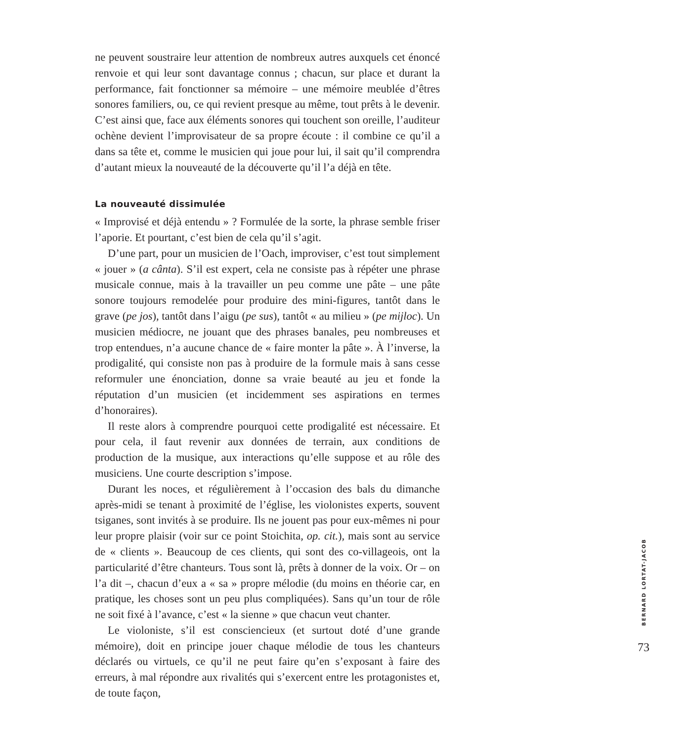ne peuvent soustraire leur attention de nombreux autres auxquels cet énoncé renvoie et qui leur sont davantage connus ; chacun, sur place et durant la performance, fait fonctionner sa mémoire – une mémoire meublée d’êtres sonores familiers, ou, ce qui revient presque au même, tout prêts à le devenir. C’est ainsi que, face aux éléments sonores qui touchent son oreille, l’auditeur ochène devient l’improvisateur de sa propre écoute : il combine ce qu’il a dans sa tête et, comme le musicien qui joue pour lui, il sait qu’il comprendra d’autant mieux la nouveauté de la découverte qu’il l’a déjà en tête.
La nouveauté dissimulée
« Improvisé et déjà entendu » ? Formulée de la sorte, la phrase semble friser l’aporie. Et pourtant, c’est bien de cela qu’il s’agit.
D’une part, pour un musicien de l’Oach, improviser, c’est tout simplement « jouer » (a cânta). S’il est expert, cela ne consiste pas à répéter une phrase musicale connue, mais à la travailler un peu comme une pâte – une pâte sonore toujours remodelée pour produire des mini-figures, tantôt dans le grave (pe jos), tantôt dans l’aigu (pe sus), tantôt « au milieu » (pe mijloc). Un musicien médiocre, ne jouant que des phrases banales, peu nombreuses et trop entendues, n’a aucune chance de « faire monter la pâte ». À l’inverse, la prodigalité, qui consiste non pas à produire de la formule mais à sans cesse reformuler une énonciation, donne sa vraie beauté au jeu et fonde la réputation d’un musicien (et incidemment ses aspirations en termes d’honoraires).
Il reste alors à comprendre pourquoi cette prodigalité est nécessaire. Et pour cela, il faut revenir aux données de terrain, aux conditions de production de la musique, aux interactions qu’elle suppose et au rôle des musiciens. Une courte description s’impose.
Durant les noces, et régulièrement à l’occasion des bals du dimanche après-midi se tenant à proximité de l’église, les violonistes experts, souvent tsiganes, sont invités à se produire. Ils ne jouent pas pour eux-mêmes ni pour leur propre plaisir (voir sur ce point Stoichita, op. cit.), mais sont au service de « clients ». Beaucoup de ces clients, qui sont des co-villageois, ont la particularité d’être chanteurs. Tous sont là, prêts à donner de la voix. Or – on l’a dit –, chacun d’eux a « sa » propre mélodie (du moins en théorie car, en pratique, les choses sont un peu plus compliquées). Sans qu’un tour de rôle ne soit fixé à l’avance, c’est « la sienne » que chacun veut chanter.
Le violoniste, s’il est consciencieux (et surtout doté d’une grande mémoire), doit en principe jouer chaque mélodie de tous les chanteurs déclarés ou virtuels, ce qu’il ne peut faire qu’en s’exposant à faire des erreurs, à mal répondre aux rivalités qui s’exercent entre les protagonistes et, de toute façon,
BERNARD LORTAT-JACOB
73